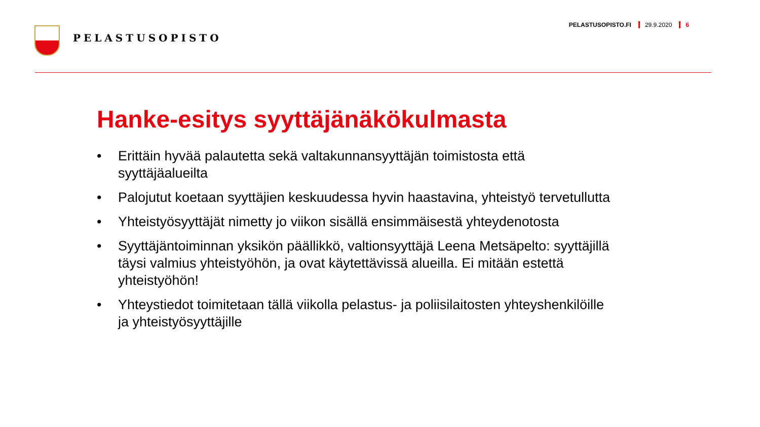PELASTUSOPISTO
PELASTUSOPISTO.FI 29.9.2020 6
Hanke-esitys syyttäjänäkökulmasta
• Erittäin hyvää palautetta sekä valtakunnansyyttäjän toimistosta että syyttäjäalueilta
• Palojutut koetaan syyttäjien keskuudessa hyvin haastavina, yhteistyö tervetullutta
• Yhteistyösyyttäjät nimetty jo viikon sisällä ensimmäisestä yhteydenotosta
• Syyttäjäntoiminnan yksikön päällikkö, valtionsyyttäjä Leena Metsäpelto: syyttäjillä täysi valmius yhteistyöhön, ja ovat käytettävissä alueilla. Ei mitään estettä yhteistyöhön!
• Yhteystiedot toimitetaan tällä viikolla pelastus- ja poliisilaitosten yhteyshenkilöille ja yhteistyösyyttäjille